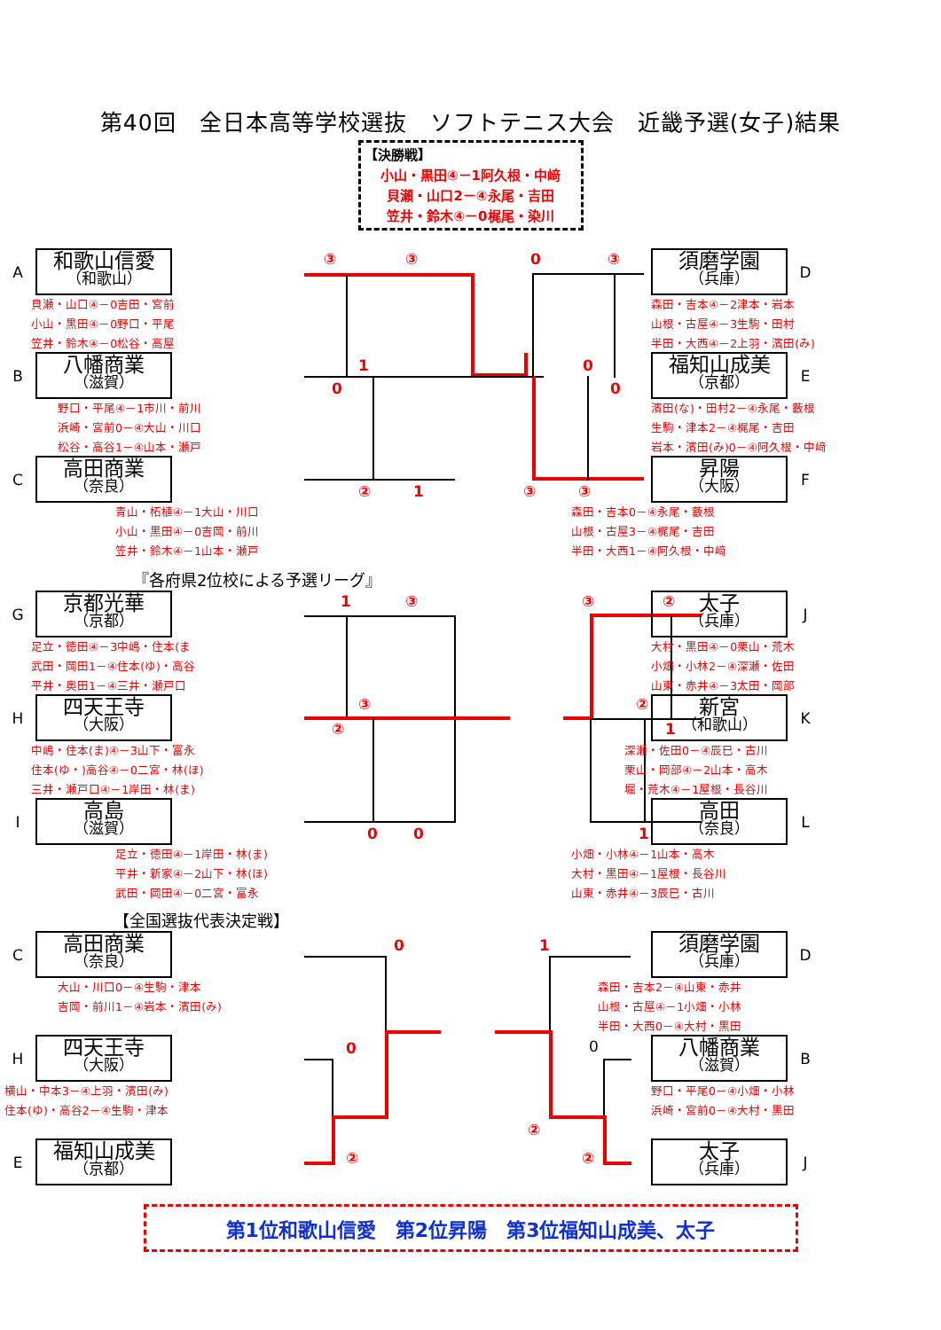第40回　全日本高等学校選抜　ソフトテニス大会　近畿予選(女子)結果
【決勝戦】
小山・黒田④－1阿久根・中﨑
貝瀬・山口2－④永尾・吉田
笠井・鈴木④－0梶尾・染川
A
和歌山信愛
（和歌山）
貝瀬・山口④－0吉田・宮前
小山・黒田④－0野口・平尾
笠井・鈴木④－0松谷・高屋
B
八幡商業
（滋賀）
野口・平尾④－1市川・前川
浜崎・宮前0－④大山・川口
松谷・高谷1－④山本・瀬戸
C
高田商業
（奈良）
青山・柘植④－1大山・川口
小山・黒田④－0吉岡・前川
笠井・鈴木④－1山本・瀬戸
③ ③ 0 ③
1
0
0
0
② 1 ③ ③
須磨学園
（兵庫）
D
森田・吉本④－2津本・岩本
山根・古屋④－3生駒・田村
半田・大西④－2上羽・濱田(み)
福知山成美
（京都）
E
濱田(な)・田村2－④永尾・藪根
生駒・津本2－④梶尾・吉田
岩本・濱田(み)0－④阿久根・中﨑
昇陽
（大阪）
F
森田・吉本0－④永尾・藪根
山根・古屋3－④梶尾・吉田
半田・大西1－④阿久根・中﨑
『各府県2位校による予選リーグ』
G
京都光華
（京都）
足立・徳田④－3中嶋・住本(ま
武田・岡田1－④住本(ゆ)・高谷
平井・奥田1－④三井・瀬戸口
H
四天王寺
（大阪）
中嶋・住本(ま)④－3山下・富永
住本(ゆ・)高谷④－0二宮・林(ほ)
三井・瀬戸口④－1岸田・林(ま)
I
高島
（滋賀）
足立・徳田④－1岸田・林(ま)
平井・新家④－2山下・林(ほ)
武田・岡田④－0二宮・富永
1 ③ ③ ②
③
②
②
1
0 0 1
太子
（兵庫）
J
大村・黒田④－0栗山・荒木
小畑・小林2－④深瀬・佐田
山東・赤井④－3太田・岡部
新宮
（和歌山）
K
深瀬・佐田0－④辰巳・古川
栗山・岡部④－2山本・高木
堀・荒木④－1屋根・長谷川
高田
（奈良）
L
小畑・小林④－1山本・高木
大村・黒田④－1屋根・長谷川
山東・赤井④－3辰巳・古川
【全国選抜代表決定戦】
C
高田商業
（奈良）
大山・川口0－④生駒・津本
吉岡・前川1－④岩本・濱田(み)
H
四天王寺
（大阪）
横山・中本3－④上羽・濱田(み)
住本(ゆ)・高谷2－④生駒・津本
E
福知山成美
（京都）
0 1
0 0
②
② ②
須磨学園
（兵庫）
D
森田・吉本2－④山東・赤井
山根・古屋④－1小畑・小林
半田・大西0－④大村・黒田
八幡商業
（滋賀）
B
野口・平尾0－④小畑・小林
浜崎・宮前0－④大村・黒田
太子
（兵庫）
J
第1位和歌山信愛　第2位昇陽　第3位福知山成美、太子